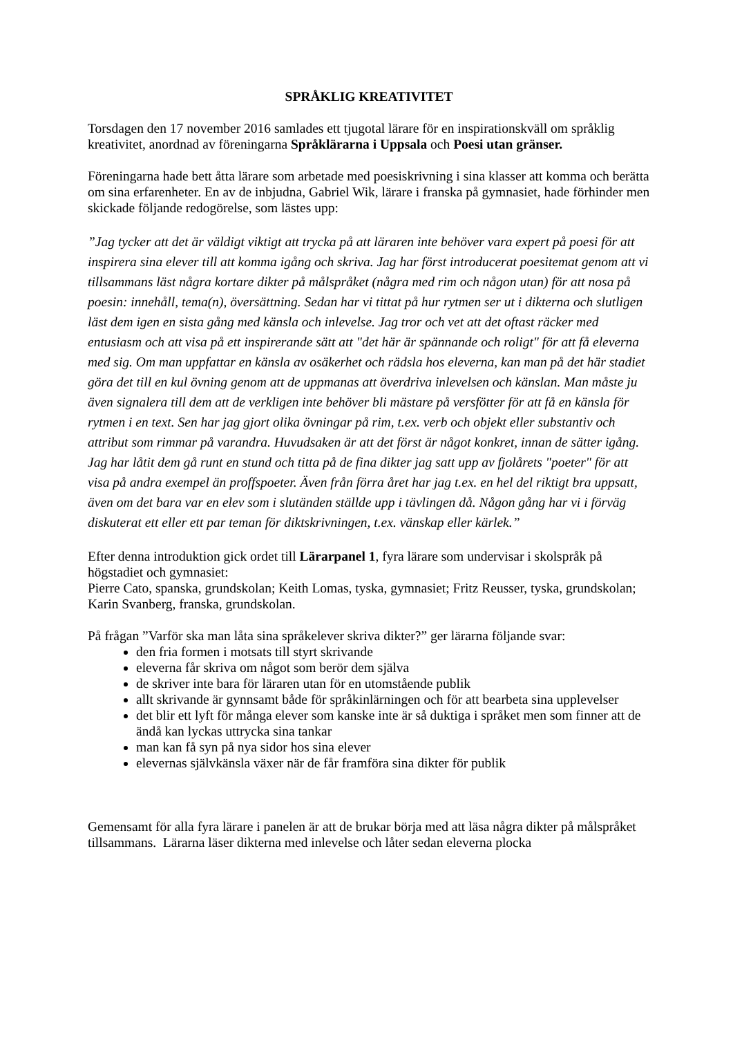SPRÅKLIG KREATIVITET
Torsdagen den 17 november 2016 samlades ett tjugotal lärare för en inspirationskväll om språklig kreativitet, anordnad av föreningarna Språklärarna i Uppsala och Poesi utan gränser.
Föreningarna hade bett åtta lärare som arbetade med poesiskrivning i sina klasser att komma och berätta om sina erfarenheter. En av de inbjudna, Gabriel Wik, lärare i franska på gymnasiet, hade förhinder men skickade följande redogörelse, som lästes upp:
”Jag tycker att det är väldigt viktigt att trycka på att läraren inte behöver vara expert på poesi för att inspirera sina elever till att komma igång och skriva. Jag har först introducerat poesitemat genom att vi tillsammans läst några kortare dikter på målspråket (några med rim och någon utan) för att nosa på poesin: innehåll, tema(n), översättning. Sedan har vi tittat på hur rytmen ser ut i dikterna och slutligen läst dem igen en sista gång med känsla och inlevelse. Jag tror och vet att det oftast räcker med entusiasm och att visa på ett inspirerande sätt att "det här är spännande och roligt" för att få eleverna med sig. Om man uppfattar en känsla av osäkerhet och rädsla hos eleverna, kan man på det här stadiet göra det till en kul övning genom att de uppmanas att överdriva inlevelsen och känslan. Man måste ju även signalera till dem att de verkligen inte behöver bli mästare på versfötter för att få en känsla för rytmen i en text. Sen har jag gjort olika övningar på rim, t.ex. verb och objekt eller substantiv och attribut som rimmar på varandra. Huvudsaken är att det först är något konkret, innan de sätter igång. Jag har låtit dem gå runt en stund och titta på de fina dikter jag satt upp av fjolårets "poeter" för att visa på andra exempel än proffspoeter. Även från förra året har jag t.ex. en hel del riktigt bra uppsatt, även om det bara var en elev som i slutänden ställde upp i tävlingen då. Någon gång har vi i förväg diskuterat ett eller ett par teman för diktskrivningen, t.ex. vänskap eller kärlek.”
Efter denna introduktion gick ordet till Lärarpanel 1, fyra lärare som undervisar i skolspråk på högstadiet och gymnasiet:
Pierre Cato, spanska, grundskolan; Keith Lomas, tyska, gymnasiet; Fritz Reusser, tyska, grundskolan; Karin Svanberg, franska, grundskolan.
På frågan ”Varför ska man låta sina språkelever skriva dikter?” ger lärarna följande svar:
den fria formen i motsats till styrt skrivande
eleverna får skriva om något som berör dem själva
de skriver inte bara för läraren utan för en utomstående publik
allt skrivande är gynnsamt både för språkinlärningen och för att bearbeta sina upplevelser
det blir ett lyft för många elever som kanske inte är så duktiga i språket men som finner att de ändå kan lyckas uttrycka sina tankar
man kan få syn på nya sidor hos sina elever
elevernas självkänsla växer när de får framföra sina dikter för publik
Gemensamt för alla fyra lärare i panelen är att de brukar börja med att läsa några dikter på målspråket tillsammans. Lärarna läser dikterna med inlevelse och låter sedan eleverna plocka